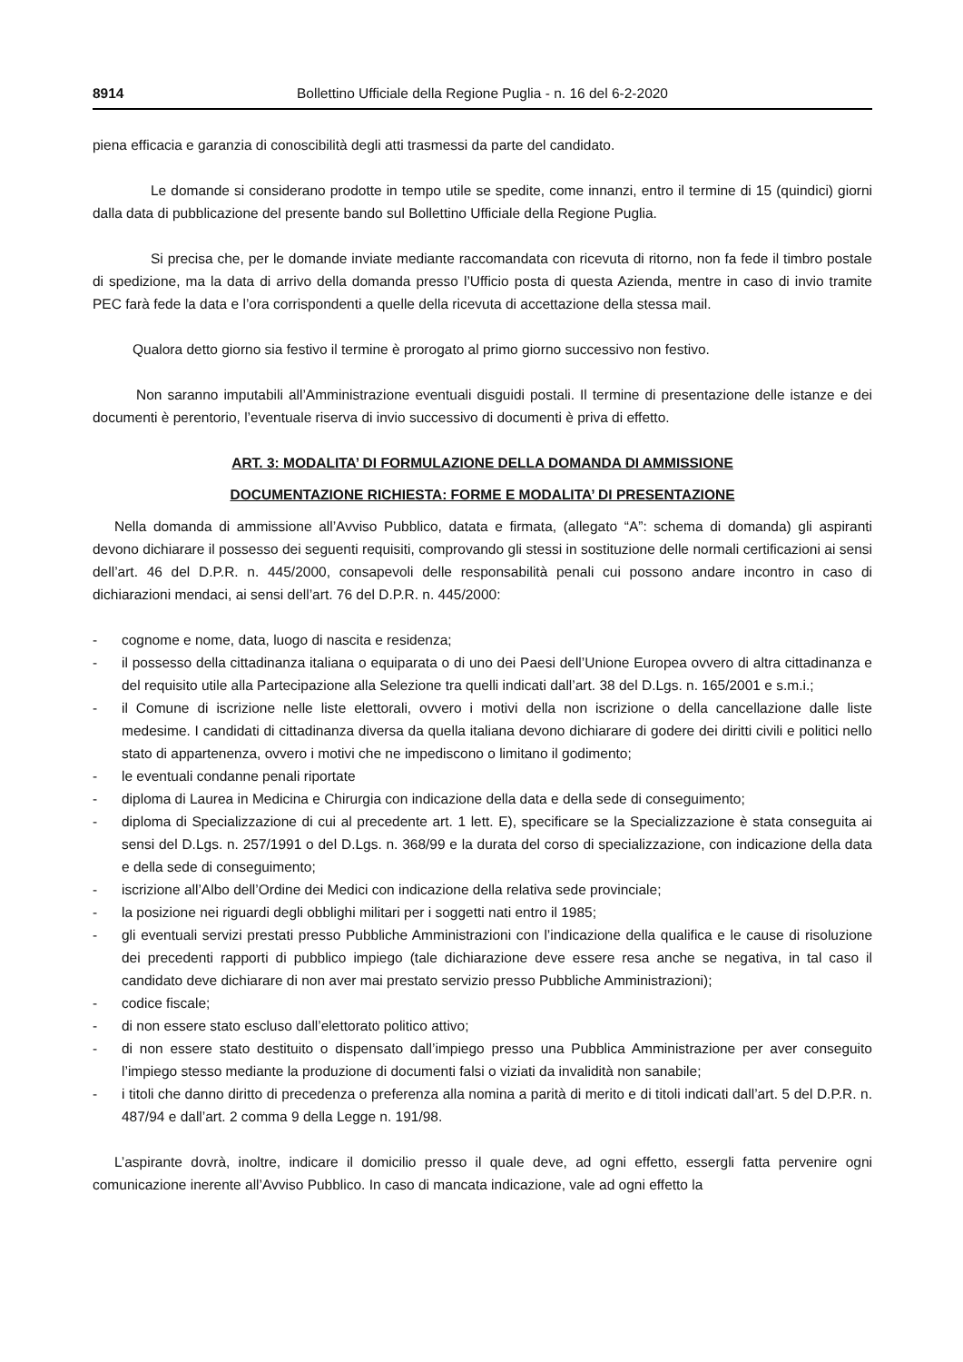8914 Bollettino Ufficiale della Regione Puglia - n. 16 del 6-2-2020
piena efficacia e garanzia di conoscibilità degli atti trasmessi da parte del candidato.
Le domande si considerano prodotte in tempo utile se spedite, come innanzi, entro il termine di 15 (quindici) giorni dalla data di pubblicazione del presente bando sul Bollettino Ufficiale della Regione Puglia.
Si precisa che, per le domande inviate mediante raccomandata con ricevuta di ritorno, non fa fede il timbro postale di spedizione, ma la data di arrivo della domanda presso l’Ufficio posta di questa Azienda, mentre in caso di invio tramite PEC farà fede la data e l’ora corrispondenti a quelle della ricevuta di accettazione della stessa mail.
Qualora detto giorno sia festivo il termine è prorogato al primo giorno successivo non festivo.
Non saranno imputabili all’Amministrazione eventuali disguidi postali. Il termine di presentazione delle istanze e dei documenti è perentorio, l’eventuale riserva di invio successivo di documenti è priva di effetto.
ART. 3: MODALITA’ DI FORMULAZIONE DELLA DOMANDA DI AMMISSIONE
DOCUMENTAZIONE RICHIESTA: FORME E MODALITA’ DI PRESENTAZIONE
Nella domanda di ammissione all’Avviso Pubblico, datata e firmata, (allegato “A”: schema di domanda) gli aspiranti devono dichiarare il possesso dei seguenti requisiti, comprovando gli stessi in sostituzione delle normali certificazioni ai sensi dell’art. 46 del D.P.R. n. 445/2000, consapevoli delle responsabilità penali cui possono andare incontro in caso di dichiarazioni mendaci, ai sensi dell’art. 76 del D.P.R. n. 445/2000:
- cognome e nome, data, luogo di nascita e residenza;
- il possesso della cittadinanza italiana o equiparata o di uno dei Paesi dell’Unione Europea ovvero di altra cittadinanza e del requisito utile alla Partecipazione alla Selezione tra quelli indicati dall’art. 38 del D.Lgs. n. 165/2001 e s.m.i.;
- il Comune di iscrizione nelle liste elettorali, ovvero i motivi della non iscrizione o della cancellazione dalle liste medesime. I candidati di cittadinanza diversa da quella italiana devono dichiarare di godere dei diritti civili e politici nello stato di appartenenza, ovvero i motivi che ne impediscono o limitano il godimento;
- le eventuali condanne penali riportate
- diploma di Laurea in Medicina e Chirurgia con indicazione della data e della sede di conseguimento;
- diploma di Specializzazione di cui al precedente art. 1 lett. E), specificare se la Specializzazione è stata conseguita ai sensi del D.Lgs. n. 257/1991 o del D.Lgs. n. 368/99 e la durata del corso di specializzazione, con indicazione della data e della sede di conseguimento;
- iscrizione all’Albo dell’Ordine dei Medici con indicazione della relativa sede provinciale;
- la posizione nei riguardi degli obblighi militari per i soggetti nati entro il 1985;
- gli eventuali servizi prestati presso Pubbliche Amministrazioni con l’indicazione della qualifica e le cause di risoluzione dei precedenti rapporti di pubblico impiego (tale dichiarazione deve essere resa anche se negativa, in tal caso il candidato deve dichiarare di non aver mai prestato servizio presso Pubbliche Amministrazioni);
- codice fiscale;
- di non essere stato escluso dall’elettorato politico attivo;
- di non essere stato destituito o dispensato dall’impiego presso una Pubblica Amministrazione per aver conseguito l’impiego stesso mediante la produzione di documenti falsi o viziati da invalidità non sanabile;
- i titoli che danno diritto di precedenza o preferenza alla nomina a parità di merito e di titoli indicati dall’art. 5 del D.P.R. n. 487/94 e dall’art. 2 comma 9 della Legge n. 191/98.
L’aspirante dovrà, inoltre, indicare il domicilio presso il quale deve, ad ogni effetto, essergli fatta pervenire ogni comunicazione inerente all’Avviso Pubblico. In caso di mancata indicazione, vale ad ogni effetto la